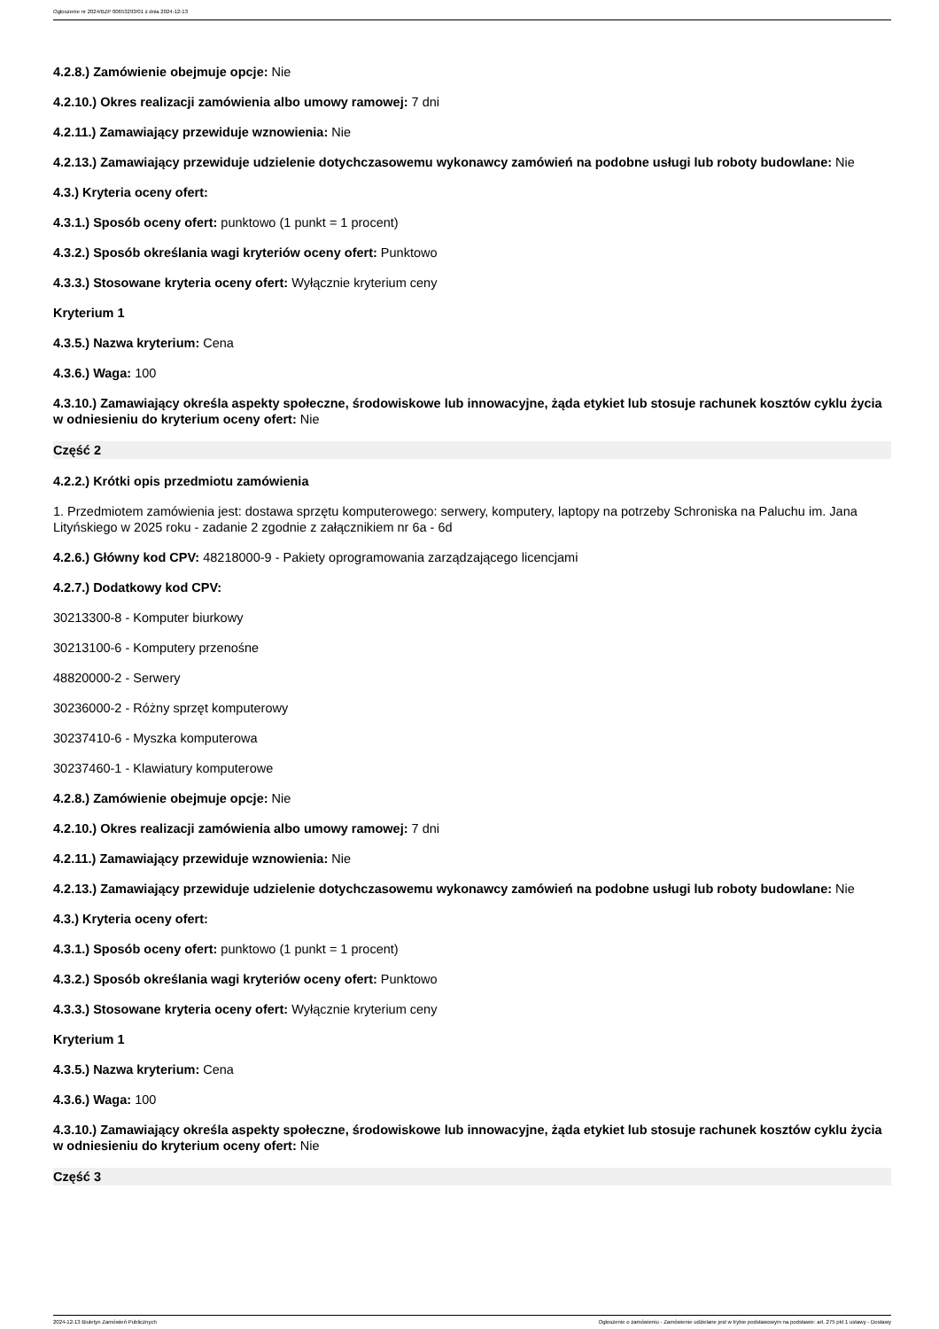Ogłoszenie nr 2024/BZP 00653293/01 z dnia 2024-12-13
4.2.8.) Zamówienie obejmuje opcje: Nie
4.2.10.) Okres realizacji zamówienia albo umowy ramowej: 7 dni
4.2.11.) Zamawiający przewiduje wznowienia: Nie
4.2.13.) Zamawiający przewiduje udzielenie dotychczasowemu wykonawcy zamówień na podobne usługi lub roboty budowlane: Nie
4.3.) Kryteria oceny ofert:
4.3.1.) Sposób oceny ofert: punktowo (1 punkt = 1 procent)
4.3.2.) Sposób określania wagi kryteriów oceny ofert: Punktowo
4.3.3.) Stosowane kryteria oceny ofert: Wyłącznie kryterium ceny
Kryterium 1
4.3.5.) Nazwa kryterium: Cena
4.3.6.) Waga: 100
4.3.10.) Zamawiający określa aspekty społeczne, środowiskowe lub innowacyjne, żąda etykiet lub stosuje rachunek kosztów cyklu życia w odniesieniu do kryterium oceny ofert: Nie
Część 2
4.2.2.) Krótki opis przedmiotu zamówienia
1. Przedmiotem zamówienia jest: dostawa sprzętu komputerowego: serwery, komputery, laptopy na potrzeby Schroniska na Paluchu im. Jana Lityńskiego w 2025 roku - zadanie 2 zgodnie z załącznikiem nr 6a - 6d
4.2.6.) Główny kod CPV: 48218000-9 - Pakiety oprogramowania zarządzającego licencjami
4.2.7.) Dodatkowy kod CPV:
30213300-8 - Komputer biurkowy
30213100-6 - Komputery przenośne
48820000-2 - Serwery
30236000-2 - Różny sprzęt komputerowy
30237410-6 - Myszka komputerowa
30237460-1 - Klawiatury komputerowe
4.2.8.) Zamówienie obejmuje opcje: Nie
4.2.10.) Okres realizacji zamówienia albo umowy ramowej: 7 dni
4.2.11.) Zamawiający przewiduje wznowienia: Nie
4.2.13.) Zamawiający przewiduje udzielenie dotychczasowemu wykonawcy zamówień na podobne usługi lub roboty budowlane: Nie
4.3.) Kryteria oceny ofert:
4.3.1.) Sposób oceny ofert: punktowo (1 punkt = 1 procent)
4.3.2.) Sposób określania wagi kryteriów oceny ofert: Punktowo
4.3.3.) Stosowane kryteria oceny ofert: Wyłącznie kryterium ceny
Kryterium 1
4.3.5.) Nazwa kryterium: Cena
4.3.6.) Waga: 100
4.3.10.) Zamawiający określa aspekty społeczne, środowiskowe lub innowacyjne, żąda etykiet lub stosuje rachunek kosztów cyklu życia w odniesieniu do kryterium oceny ofert: Nie
Część 3
2024-12-13 Biuletyn Zamówień Publicznych Ogłoszenie o zamówieniu - Zamówienie udzielane jest w trybie podstawowym na podstawie: art. 275 pkt 1 ustawy - Dostawy